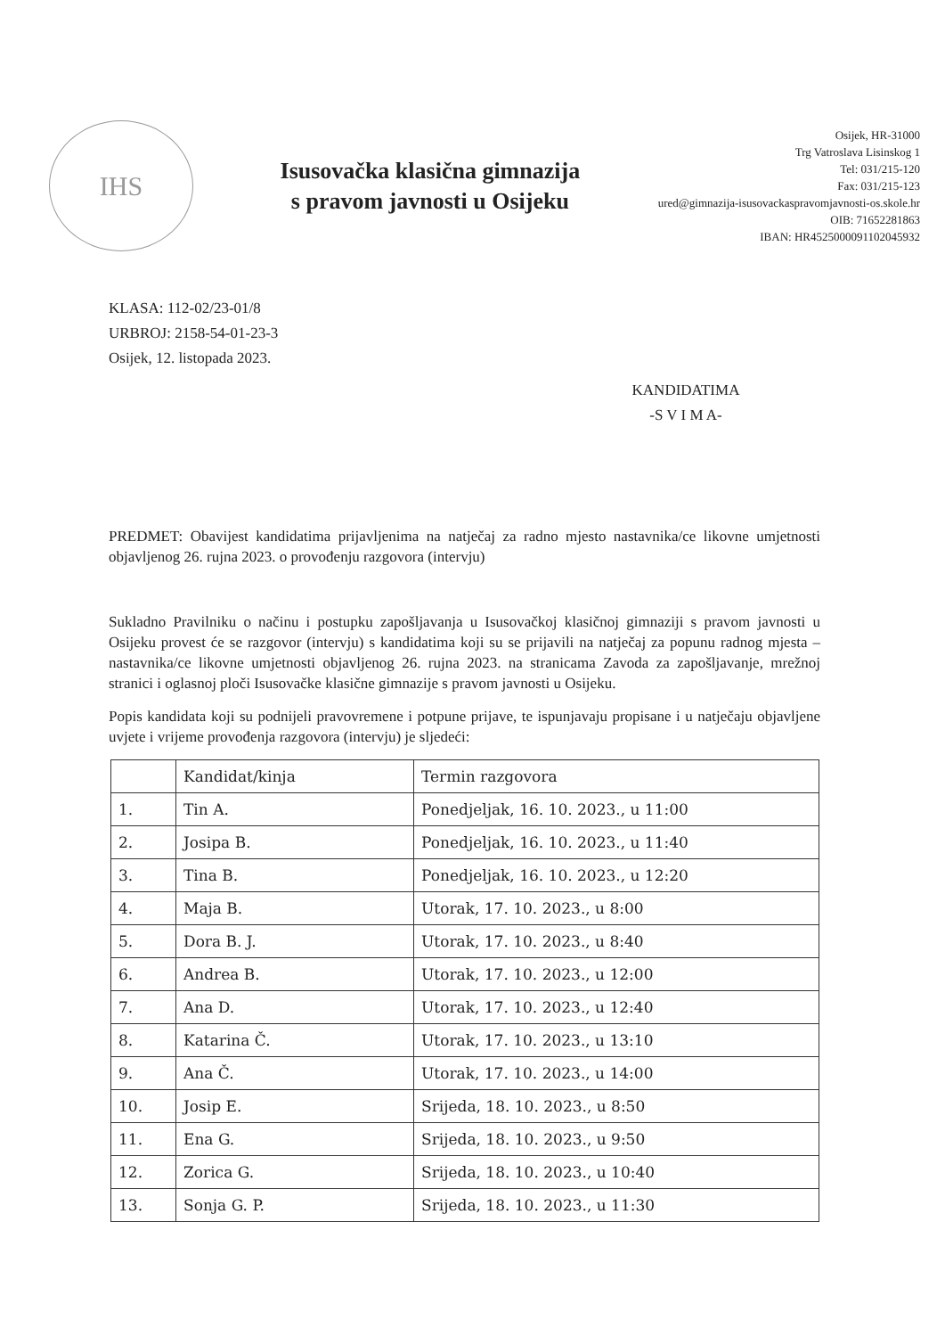IHS
Isusovačka klasična gimnazija
s pravom javnosti u Osijeku
Osijek, HR-31000
Trg Vatroslava Lisinskog 1
Tel: 031/215-120
Fax: 031/215-123
ured@gimnazija-isusovackaspravomjavnosti-os.skole.hr
OIB: 71652281863
IBAN: HR4525000091102045932
KLASA: 112-02/23-01/8
URBROJ: 2158-54-01-23-3
Osijek, 12. listopada 2023.
KANDIDATIMA
-S V I M A-
PREDMET: Obavijest kandidatima prijavljenima na natječaj za radno mjesto nastavnika/ce likovne umjetnosti objavljenog 26. rujna 2023. o provođenju razgovora (intervju)
Sukladno Pravilniku o načinu i postupku zapošljavanja u Isusovačkoj klasičnoj gimnaziji s pravom javnosti u Osijeku provest će se razgovor (intervju) s kandidatima koji su se prijavili na natječaj za popunu radnog mjesta – nastavnika/ce likovne umjetnosti objavljenog 26. rujna 2023. na stranicama Zavoda za zapošljavanje, mrežnoj stranici i oglasnoj ploči Isusovačke klasične gimnazije s pravom javnosti u Osijeku.
Popis kandidata koji su podnijeli pravovremene i potpune prijave, te ispunjavaju propisane i u natječaju objavljene uvjete i vrijeme provođenja razgovora (intervju) je sljedeći:
| | Kandidat/kinja | Termin razgovora |
| --- | --- | --- |
| 1. | Tin A. | Ponedjeljak, 16. 10. 2023., u 11:00 |
| 2. | Josipa B. | Ponedjeljak, 16. 10. 2023., u 11:40 |
| 3. | Tina B. | Ponedjeljak, 16. 10. 2023., u 12:20 |
| 4. | Maja B. | Utorak, 17. 10. 2023., u 8:00 |
| 5. | Dora B. J. | Utorak, 17. 10. 2023., u 8:40 |
| 6. | Andrea B. | Utorak, 17. 10. 2023., u 12:00 |
| 7. | Ana D. | Utorak, 17. 10. 2023., u 12:40 |
| 8. | Katarina Č. | Utorak, 17. 10. 2023., u 13:10 |
| 9. | Ana Č. | Utorak, 17. 10. 2023., u 14:00 |
| 10. | Josip E. | Srijeda, 18. 10. 2023., u 8:50 |
| 11. | Ena G. | Srijeda, 18. 10. 2023., u 9:50 |
| 12. | Zorica G. | Srijeda, 18. 10. 2023., u 10:40 |
| 13. | Sonja G. P. | Srijeda, 18. 10. 2023., u 11:30 |